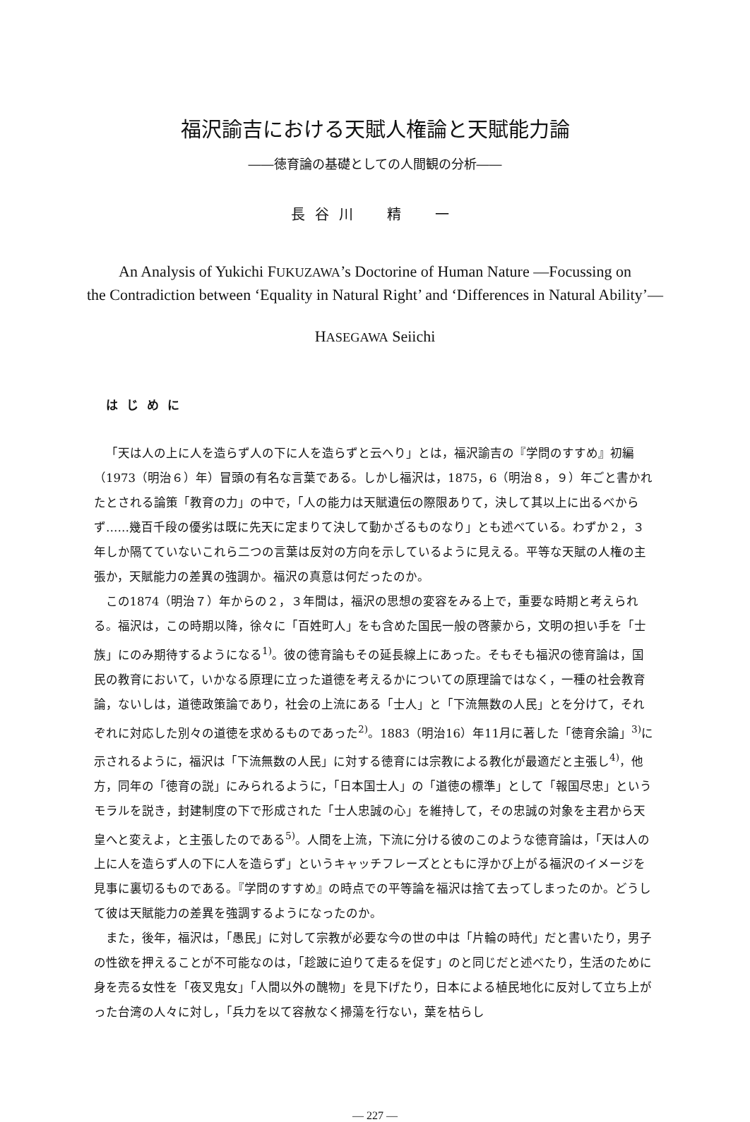福沢諭吉における天賦人権論と天賦能力論
――徳育論の基礎としての人間観の分析――
長谷川　精　一
An Analysis of Yukichi FUKUZAWA’s Doctorine of Human Nature —Focussing on
the Contradiction between ‘Equality in Natural Right’ and ‘Differences in Natural Ability’—
HASEGAWA Seiichi
はじめに
「天は人の上に人を造らず人の下に人を造らずと云へり」とは，福沢諭吉の『学問のすすめ』初編（1973（明治６）年）冒頭の有名な言葉である。しかし福沢は，1875，6（明治８，９）年ごと書かれたとされる論策「教育の力」の中で，「人の能力は天賦遺伝の際限ありて，決して其以上に出るべからず……幾百千段の優劣は既に先天に定まりて決して動かざるものなり」とも述べている。わずか２，３年しか隔てていないこれら二つの言葉は反対の方向を示しているように見える。平等な天賦の人権の主張か，天賦能力の差異の強調か。福沢の真意は何だったのか。
この1874（明治７）年からの２，３年間は，福沢の思想の変容をみる上で，重要な時期と考えられる。福沢は，この時期以降，徐々に「百姓町人」をも含めた国民一般の啓蒙から，文明の担い手を「士族」にのみ期待するようになる<sup>1)</sup>。彼の徳育論もその延長線上にあった。そもそも福沢の徳育論は，国民の教育において，いかなる原理に立った道徳を考えるかについての原理論ではなく，一種の社会教育論，ないしは，道徳政策論であり，社会の上流にある「士人」と「下流無数の人民」とを分けて，それぞれに対応した別々の道徳を求めるものであった<sup>2)</sup>。1883（明治16）年11月に著した「徳育余論」<sup>3)</sup>に示されるように，福沢は「下流無数の人民」に対する徳育には宗教による教化が最適だと主張し<sup>4)</sup>，他方，同年の「徳育の説」にみられるように，「日本国士人」の「道徳の標準」として「報国尽忠」というモラルを説き，封建制度の下で形成された「士人忠誠の心」を維持して，その忠誠の対象を主君から天皇へと変えよ，と主張したのである<sup>5)</sup>。人間を上流，下流に分ける彼のこのような徳育論は，「天は人の上に人を造らず人の下に人を造らず」というキャッチフレーズとともに浮かび上がる福沢のイメージを見事に裏切るものである。『学問のすすめ』の時点での平等論を福沢は捨て去ってしまったのか。どうして彼は天賦能力の差異を強調するようになったのか。
また，後年，福沢は，「愚民」に対して宗教が必要な今の世の中は「片輪の時代」だと書いたり，男子の性欲を押えることが不可能なのは，「趁跛に迫りて走るを促す」のと同じだと述べたり，生活のために身を売る女性を「夜叉鬼女」「人間以外の醜物」を見下げたり，日本による植民地化に反対して立ち上がった台湾の人々に対し，「兵力を以て容赦なく掃蕩を行ない，葉を枯らし
— 227 —